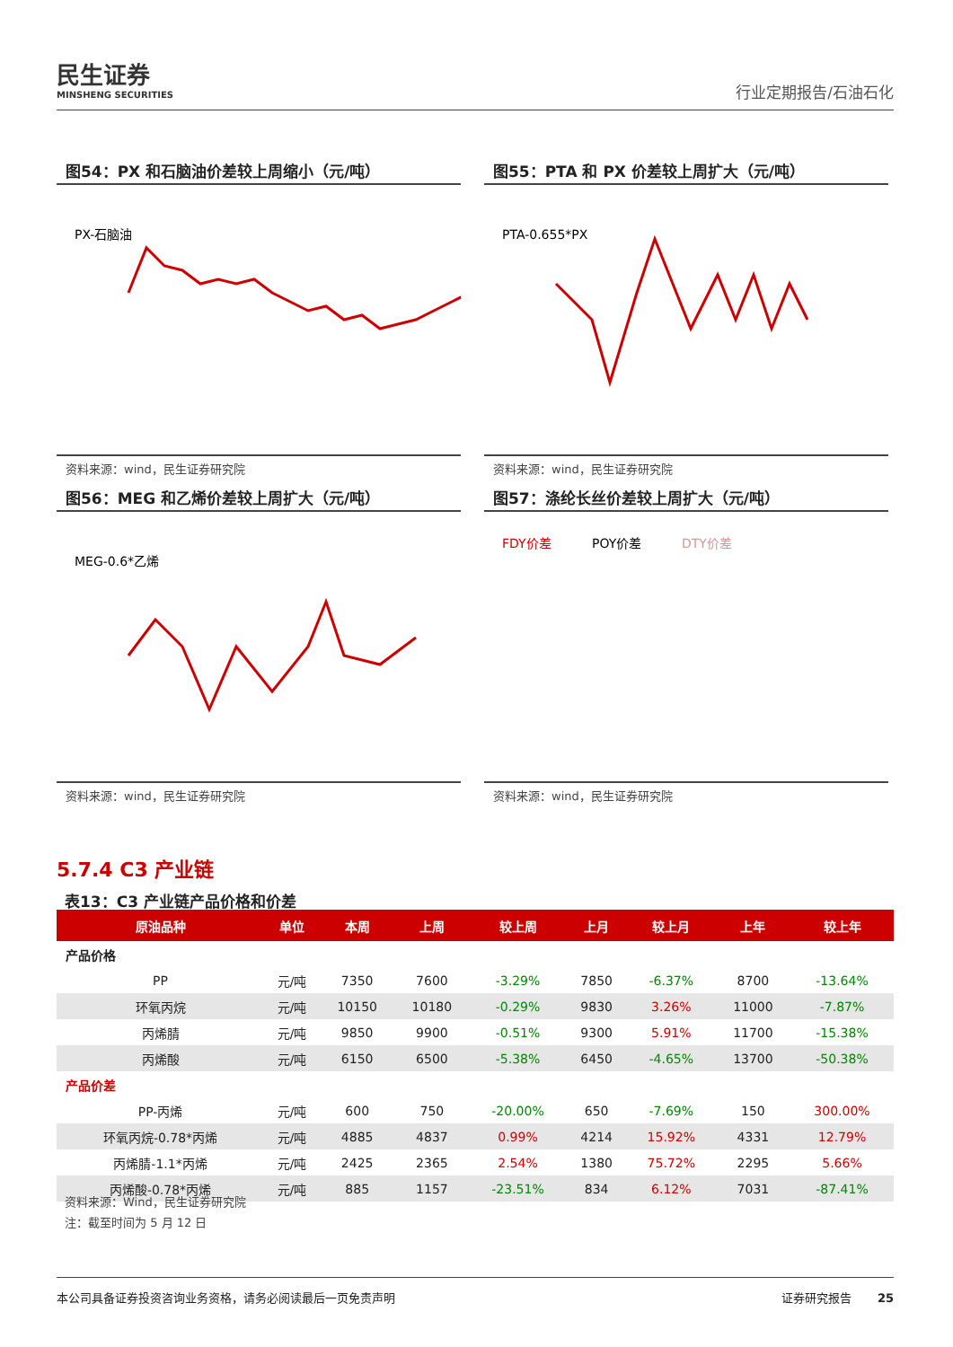民生证券
MINSHENG SECURITIES
行业定期报告/石油石化
图54：PX 和石脑油价差较上周缩小（元/吨）
PX-石脑油
资料来源：wind，民生证券研究院
图55：PTA 和 PX 价差较上周扩大（元/吨）
PTA-0.655*PX
资料来源：wind，民生证券研究院
图56：MEG 和乙烯价差较上周扩大（元/吨）
MEG-0.6*乙烯
资料来源：wind，民生证券研究院
图57：涤纶长丝价差较上周扩大（元/吨）
FDY价差
POY价差
DTY价差
资料来源：wind，民生证券研究院
5.7.4 C3 产业链
表13：C3 产业链产品价格和价差
| 原油品种 | 单位 | 本周 | 上周 | 较上周 | 上月 | 较上月 | 上年 | 较上年 |
| --- | --- | --- | --- | --- | --- | --- | --- | --- |
| 产品价格 | | | | | | | | |
| PP | 元/吨 | 7350 | 7600 | -3.29% | 7850 | -6.37% | 8700 | -13.64% |
| 环氧丙烷 | 元/吨 | 10150 | 10180 | -0.29% | 9830 | 3.26% | 11000 | -7.87% |
| 丙烯腈 | 元/吨 | 9850 | 9900 | -0.51% | 9300 | 5.91% | 11700 | -15.38% |
| 丙烯酸 | 元/吨 | 6150 | 6500 | -5.38% | 6450 | -4.65% | 13700 | -50.38% |
| 产品价差 | | | | | | | | |
| PP-丙烯 | 元/吨 | 600 | 750 | -20.00% | 650 | -7.69% | 150 | 300.00% |
| 环氧丙烷-0.78*丙烯 | 元/吨 | 4885 | 4837 | 0.99% | 4214 | 15.92% | 4331 | 12.79% |
| 丙烯腈-1.1*丙烯 | 元/吨 | 2425 | 2365 | 2.54% | 1380 | 75.72% | 2295 | 5.66% |
| 丙烯酸-0.78*丙烯 | 元/吨 | 885 | 1157 | -23.51% | 834 | 6.12% | 7031 | -87.41% |
资料来源：Wind，民生证券研究院
注：截至时间为 5 月 12 日
本公司具备证券投资咨询业务资格，请务必阅读最后一页免责声明 证券研究报告 25